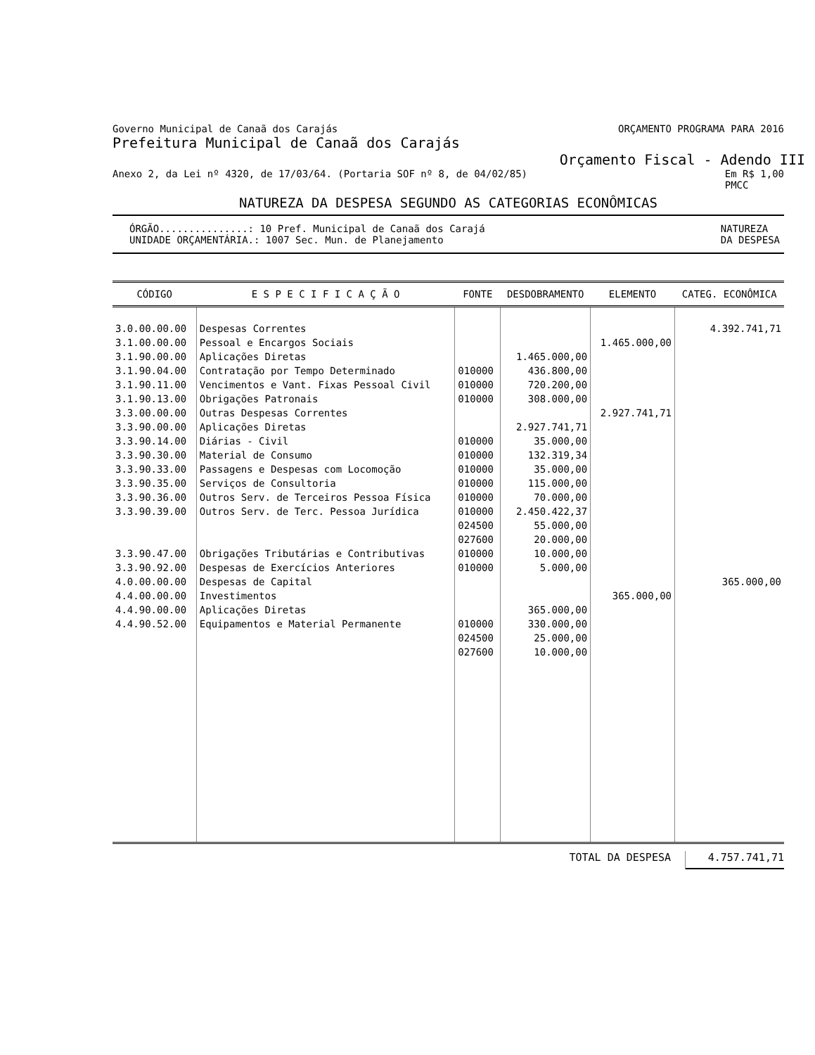Governo Municipal de Canaã dos Carajás ORÇAMENTO PROGRAMA PARA 2016
Prefeitura Municipal de Canaã dos Carajás
Orçamento Fiscal - Adendo III
Anexo 2, da Lei nº 4320, de 17/03/64. (Portaria SOF nº 8, de 04/02/85) Em R$ 1,00
PMCC
NATUREZA DA DESPESA SEGUNDO AS CATEGORIAS ECONÔMICAS
ÓRGÃO...............: 10 Pref. Municipal de Canaã dos Carajá
UNIDADE ORÇAMENTÁRIA.: 1007 Sec. Mun. de Planejamento NATUREZA
DA DESPESA
| CÓDIGO | E S P E C I F I C A Ç Ã O | FONTE | DESDOBRAMENTO | ELEMENTO | CATEG. ECONÔMICA |
| --- | --- | --- | --- | --- | --- |
| 3.0.00.00.00 3.1.00.00.00 3.1.90.00.00 3.1.90.04.00 3.1.90.11.00 3.1.90.13.00 3.3.00.00.00 3.3.90.00.00 3.3.90.14.00 3.3.90.30.00 3.3.90.33.00 3.3.90.35.00 3.3.90.36.00 3.3.90.39.00 3.3.90.47.00 3.3.90.92.00 4.0.00.00.00 4.4.00.00.00 4.4.90.00.00 4.4.90.52.00 | Despesas Correntes Pessoal e Encargos Sociais Aplicações Diretas Contratação por Tempo Determinado Vencimentos e Vant. Fixas Pessoal Civil Obrigações Patronais Outras Despesas Correntes Aplicações Diretas Diárias - Civil Material de Consumo Passagens e Despesas com Locomoção Serviços de Consultoria Outros Serv. de Terceiros Pessoa Física Outros Serv. de Terc. Pessoa Jurídica Obrigações Tributárias e Contributivas Despesas de Exercícios Anteriores Despesas de Capital Investimentos Aplicações Diretas Equipamentos e Material Permanente | 010000 010000 010000 010000 010000 010000 010000 010000 010000 024500 027600 010000 010000 010000 024500 027600 | 1.465.000,00 436.800,00 720.200,00 308.000,00 2.927.741,71 35.000,00 132.319,34 35.000,00 115.000,00 70.000,00 2.450.422,37 55.000,00 20.000,00 10.000,00 5.000,00 365.000,00 330.000,00 25.000,00 10.000,00 | 1.465.000,00 2.927.741,71 365.000,00 | 4.392.741,71 365.000,00 |
TOTAL DA DESPESA 4.757.741,71